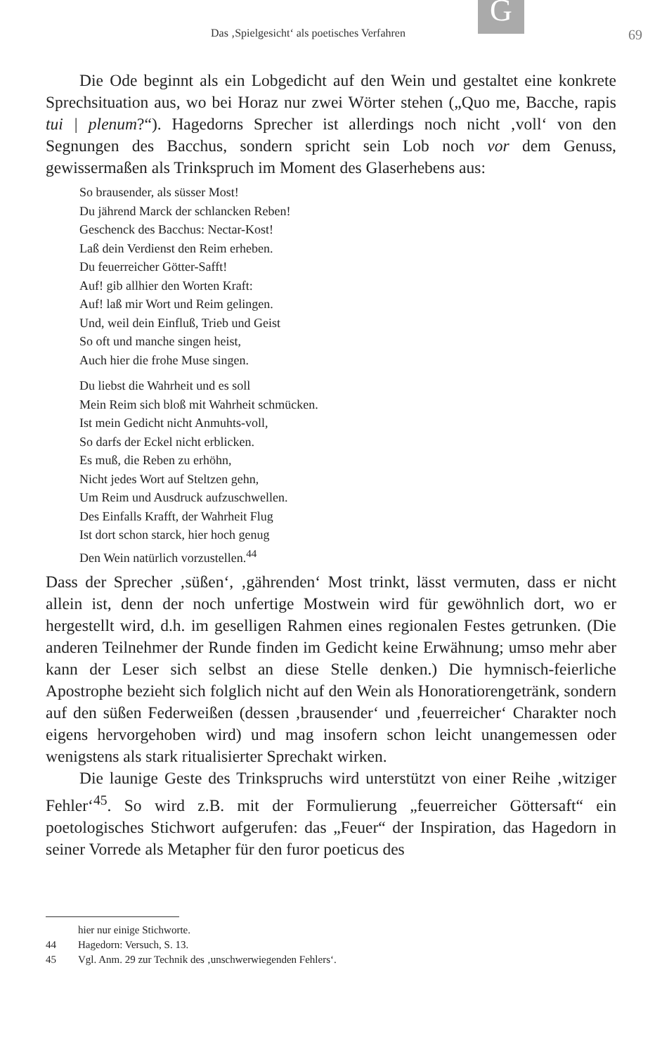G
Das ‚Spielgesicht‘ als poetisches Verfahren 69
Die Ode beginnt als ein Lobgedicht auf den Wein und gestaltet eine konkrete Sprechsituation aus, wo bei Horaz nur zwei Wörter stehen („Quo me, Bacche, rapis tui | plenum?“). Hagedorns Sprecher ist allerdings noch nicht ‚voll‘ von den Segnungen des Bacchus, sondern spricht sein Lob noch vor dem Genuss, gewissermaßen als Trinkspruch im Moment des Glaserhebens aus:
So brausender, als süsser Most!
Du jährend Marck der schlancken Reben!
Geschenck des Bacchus: Nectar-Kost!
Laß dein Verdienst den Reim erheben.
Du feuerreicher Götter-Safft!
Auf! gib allhier den Worten Kraft:
Auf! laß mir Wort und Reim gelingen.
Und, weil dein Einfluß, Trieb und Geist
So oft und manche singen heist,
Auch hier die frohe Muse singen.
Du liebst die Wahrheit und es soll
Mein Reim sich bloß mit Wahrheit schmücken.
Ist mein Gedicht nicht Anmuhts-voll,
So darfs der Eckel nicht erblicken.
Es muß, die Reben zu erhöhn,
Nicht jedes Wort auf Steltzen gehn,
Um Reim und Ausdruck aufzuschwellen.
Des Einfalls Krafft, der Wahrheit Flug
Ist dort schon starck, hier hoch genug
Den Wein natürlich vorzustellen.<sup>44</sup>
Dass der Sprecher ‚süßen‘, ‚gährenden‘ Most trinkt, lässt vermuten, dass er nicht allein ist, denn der noch unfertige Mostwein wird für gewöhnlich dort, wo er hergestellt wird, d.h. im geselligen Rahmen eines regionalen Festes getrunken. (Die anderen Teilnehmer der Runde finden im Gedicht keine Erwähnung; umso mehr aber kann der Leser sich selbst an diese Stelle denken.) Die hymnisch-feierliche Apostrophe bezieht sich folglich nicht auf den Wein als Honoratiorengetränk, sondern auf den süßen Federweißen (dessen ‚brausender‘ und ‚feuerreicher‘ Charakter noch eigens hervorgehoben wird) und mag insofern schon leicht unangemessen oder wenigstens als stark ritualisierter Sprechakt wirken.
Die launige Geste des Trinkspruchs wird unterstützt von einer Reihe ‚witziger Fehler‘<sup>45</sup>. So wird z.B. mit der Formulierung „feuerreicher Göttersaft“ ein poetologisches Stichwort aufgerufen: das „Feuer“ der Inspiration, das Hagedorn in seiner Vorrede als Metapher für den furor poeticus des
hier nur einige Stichworte.
44 Hagedorn: Versuch, S. 13.
45 Vgl. Anm. 29 zur Technik des ‚unschwerwiegenden Fehlers‘.